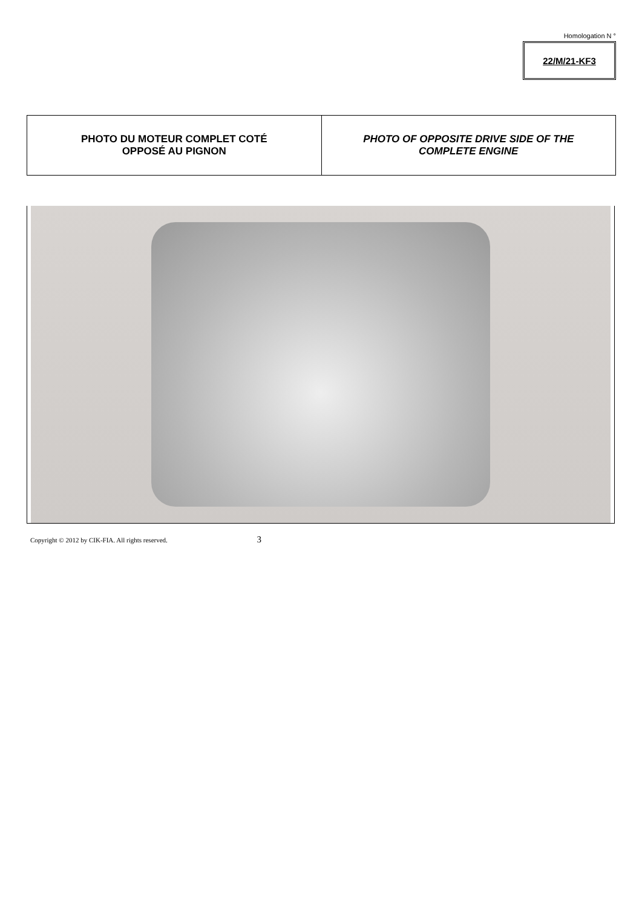Homologation N °
22/M/21-KF3
| PHOTO DU MOTEUR COMPLET COTÉ OPPOSÉ AU PIGNON | PHOTO OF OPPOSITE DRIVE SIDE OF THE COMPLETE ENGINE |
Copyright © 2012 by CIK-FIA. All rights reserved. 3